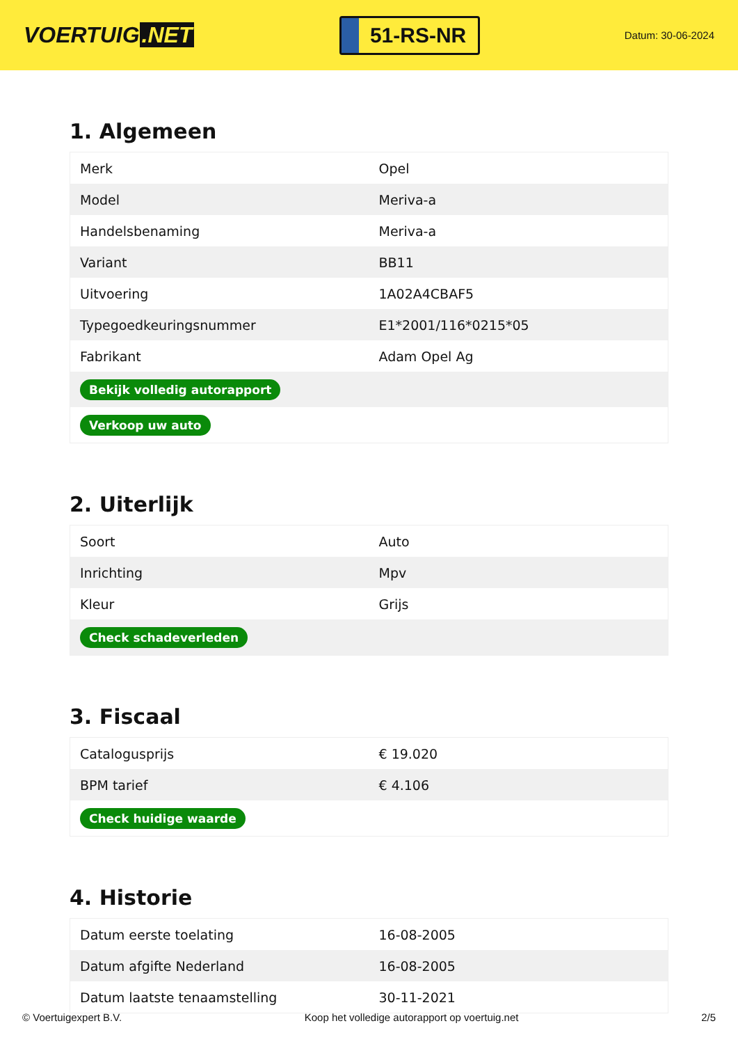VOERTUIG.NET
51-RS-NR
Datum: 30-06-2024
1. Algemeen
| Merk | Opel |
| Model | Meriva-a |
| Handelsbenaming | Meriva-a |
| Variant | BB11 |
| Uitvoering | 1A02A4CBAF5 |
| Typegoedkeuringsnummer | E1*2001/116*0215*05 |
| Fabrikant | Adam Opel Ag |
| Bekijk volledig autorapport | |
| Verkoop uw auto | |
2. Uiterlijk
| Soort | Auto |
| Inrichting | Mpv |
| Kleur | Grijs |
| Check schadeverleden | |
3. Fiscaal
| Catalogusprijs | € 19.020 |
| BPM tarief | € 4.106 |
| Check huidige waarde | |
4. Historie
| Datum eerste toelating | 16-08-2005 |
| Datum afgifte Nederland | 16-08-2005 |
| Datum laatste tenaamstelling | 30-11-2021 |
© Voertuigexpert B.V. Koop het volledige autorapport op voertuig.net 2/5